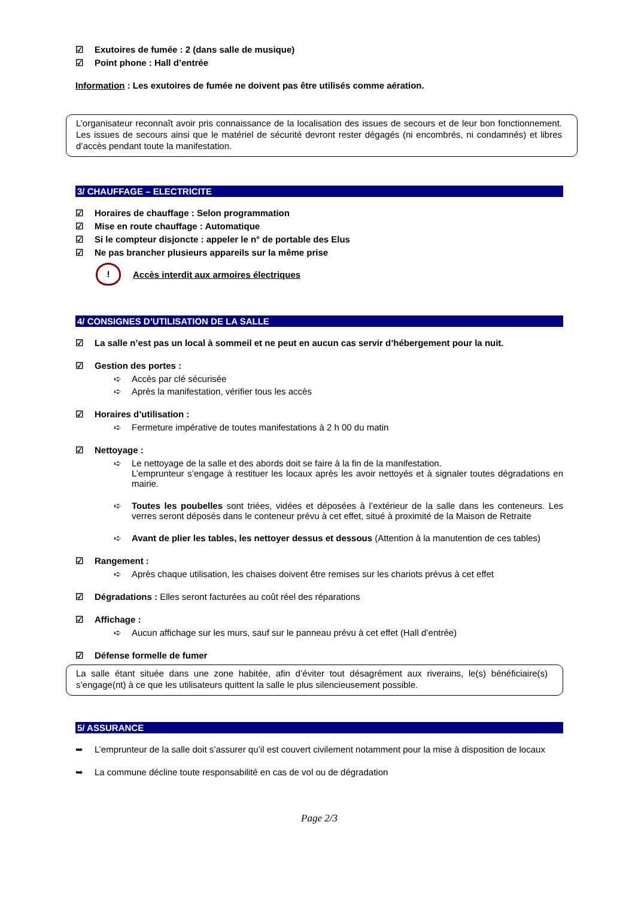☑ Exutoires de fumée : 2 (dans salle de musique)
☑ Point phone : Hall d’entrée
Information : Les exutoires de fumée ne doivent pas être utilisés comme aération.
L’organisateur reconnaît avoir pris connaissance de la localisation des issues de secours et de leur bon fonctionnement. Les issues de secours ainsi que le matériel de sécurité devront rester dégagés (ni encombrés, ni condamnés) et libres d’accès pendant toute la manifestation.
3/ CHAUFFAGE – ELECTRICITE
☑ Horaires de chauffage : Selon programmation
☑ Mise en route chauffage : Automatique
☑ Si le compteur disjoncte : appeler le n° de portable des Elus
☑ Ne pas brancher plusieurs appareils sur la même prise
! Accès interdit aux armoires électriques
4/ CONSIGNES D’UTILISATION DE LA SALLE
☑ La salle n’est pas un local à sommeil et ne peut en aucun cas servir d’hébergement pour la nuit.
☑ Gestion des portes :
➪ Accès par clé sécurisée
➪ Après la manifestation, vérifier tous les accès
☑ Horaires d’utilisation :
➪ Fermeture impérative de toutes manifestations à 2 h 00 du matin
☑ Nettoyage :
➪ Le nettoyage de la salle et des abords doit se faire à la fin de la manifestation.
L’emprunteur s’engage à restituer les locaux après les avoir nettoyés et à signaler toutes dégradations en mairie.
➪ Toutes les poubelles sont triées, vidées et déposées à l’extérieur de la salle dans les conteneurs. Les verres seront déposés dans le conteneur prévu à cet effet, situé à proximité de la Maison de Retraite
➪ Avant de plier les tables, les nettoyer dessus et dessous (Attention à la manutention de ces tables)
☑ Rangement :
➪ Après chaque utilisation, les chaises doivent être remises sur les chariots prévus à cet effet
☑ Dégradations : Elles seront facturées au coût réel des réparations
☑ Affichage :
➪ Aucun affichage sur les murs, sauf sur le panneau prévu à cet effet (Hall d’entrée)
☑ Défense formelle de fumer
La salle étant située dans une zone habitée, afin d’éviter tout désagrément aux riverains, le(s) bénéficiaire(s) s’engage(nt) à ce que les utilisateurs quittent la salle le plus silencieusement possible.
5/ ASSURANCE
➥ L’emprunteur de la salle doit s’assurer qu’il est couvert civilement notamment pour la mise à disposition de locaux
➥ La commune décline toute responsabilité en cas de vol ou de dégradation
Page 2/3